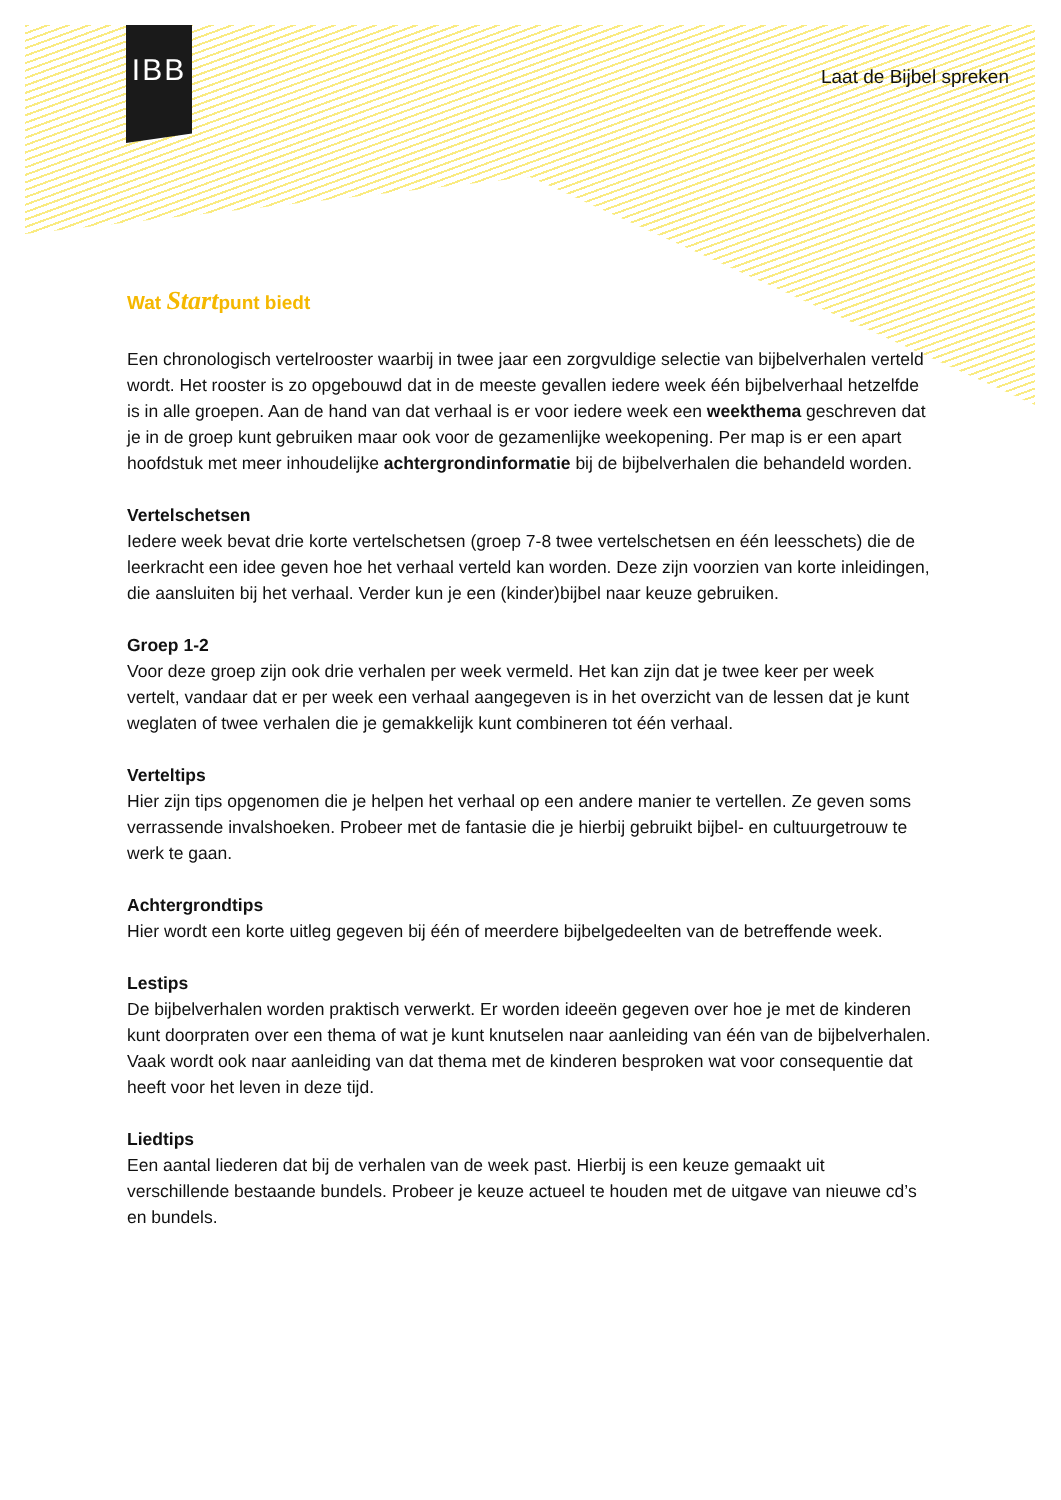IBB
Laat de Bijbel spreken
Wat Startpunt biedt
Een chronologisch vertelrooster waarbij in twee jaar een zorgvuldige selectie van bijbelverhalen verteld wordt. Het rooster is zo opgebouwd dat in de meeste gevallen iedere week één bijbelverhaal hetzelfde is in alle groepen. Aan de hand van dat verhaal is er voor iedere week een weekthema geschreven dat je in de groep kunt gebruiken maar ook voor de gezamenlijke weekopening. Per map is er een apart hoofdstuk met meer inhoudelijke achtergrondinformatie bij de bijbelverhalen die behandeld worden.
Vertelschetsen
Iedere week bevat drie korte vertelschetsen (groep 7-8 twee vertelschetsen en één leesschets) die de leerkracht een idee geven hoe het verhaal verteld kan worden. Deze zijn voorzien van korte inleidingen, die aansluiten bij het verhaal. Verder kun je een (kinder)bijbel naar keuze gebruiken.
Groep 1-2
Voor deze groep zijn ook drie verhalen per week vermeld. Het kan zijn dat je twee keer per week vertelt, vandaar dat er per week een verhaal aangegeven is in het overzicht van de lessen dat je kunt weglaten of twee verhalen die je gemakkelijk kunt combineren tot één verhaal.
Verteltips
Hier zijn tips opgenomen die je helpen het verhaal op een andere manier te vertellen. Ze geven soms verrassende invalshoeken. Probeer met de fantasie die je hierbij gebruikt bijbel- en cultuurgetrouw te werk te gaan.
Achtergrondtips
Hier wordt een korte uitleg gegeven bij één of meerdere bijbelgedeelten van de betreffende week.
Lestips
De bijbelverhalen worden praktisch verwerkt. Er worden ideeën gegeven over hoe je met de kinderen kunt doorpraten over een thema of wat je kunt knutselen naar aanleiding van één van de bijbelverhalen. Vaak wordt ook naar aanleiding van dat thema met de kinderen besproken wat voor consequentie dat heeft voor het leven in deze tijd.
Liedtips
Een aantal liederen dat bij de verhalen van de week past. Hierbij is een keuze gemaakt uit verschillende bestaande bundels. Probeer je keuze actueel te houden met de uitgave van nieuwe cd’s en bundels.